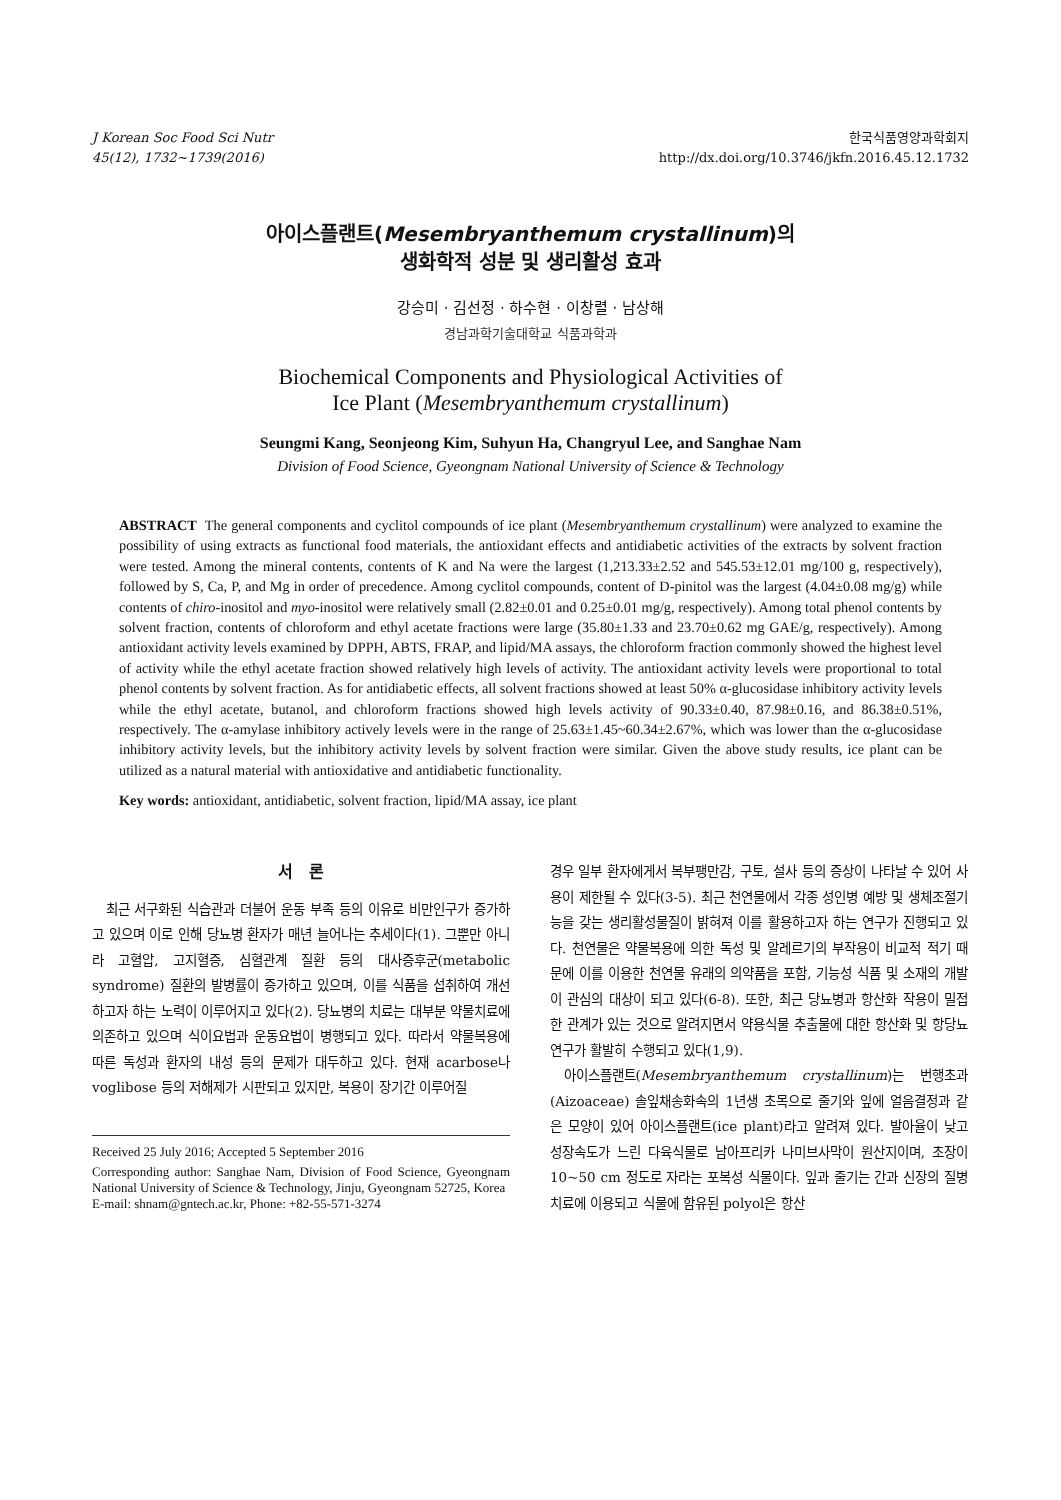J Korean Soc Food Sci Nutr
45(12), 1732~1739(2016)
한국식품영양과학회지
http://dx.doi.org/10.3746/jkfn.2016.45.12.1732
아이스플랜트(Mesembryanthemum crystallinum)의
생화학적 성분 및 생리활성 효과
강승미 · 김선정 · 하수현 · 이창렬 · 남상해
경남과학기술대학교 식품과학과
Biochemical Components and Physiological Activities of
Ice Plant (Mesembryanthemum crystallinum)
Seungmi Kang, Seonjeong Kim, Suhyun Ha, Changryul Lee, and Sanghae Nam
Division of Food Science, Gyeongnam National University of Science & Technology
ABSTRACT The general components and cyclitol compounds of ice plant (Mesembryanthemum crystallinum) were analyzed to examine the possibility of using extracts as functional food materials, the antioxidant effects and antidiabetic activities of the extracts by solvent fraction were tested. Among the mineral contents, contents of K and Na were the largest (1,213.33±2.52 and 545.53±12.01 mg/100 g, respectively), followed by S, Ca, P, and Mg in order of precedence. Among cyclitol compounds, content of D-pinitol was the largest (4.04±0.08 mg/g) while contents of chiro-inositol and myo-inositol were relatively small (2.82±0.01 and 0.25±0.01 mg/g, respectively). Among total phenol contents by solvent fraction, contents of chloroform and ethyl acetate fractions were large (35.80±1.33 and 23.70±0.62 mg GAE/g, respectively). Among antioxidant activity levels examined by DPPH, ABTS, FRAP, and lipid/MA assays, the chloroform fraction commonly showed the highest level of activity while the ethyl acetate fraction showed relatively high levels of activity. The antioxidant activity levels were proportional to total phenol contents by solvent fraction. As for antidiabetic effects, all solvent fractions showed at least 50% α-glucosidase inhibitory activity levels while the ethyl acetate, butanol, and chloroform fractions showed high levels activity of 90.33±0.40, 87.98±0.16, and 86.38±0.51%, respectively. The α-amylase inhibitory actively levels were in the range of 25.63±1.45~60.34±2.67%, which was lower than the α-glucosidase inhibitory activity levels, but the inhibitory activity levels by solvent fraction were similar. Given the above study results, ice plant can be utilized as a natural material with antioxidative and antidiabetic functionality.
Key words: antioxidant, antidiabetic, solvent fraction, lipid/MA assay, ice plant
서 론
최근 서구화된 식습관과 더불어 운동 부족 등의 이유로 비만인구가 증가하고 있으며 이로 인해 당뇨병 환자가 매년 늘어나는 추세이다(1). 그뿐만 아니라 고혈압, 고지혈증, 심혈관계 질환 등의 대사증후군(metabolic syndrome) 질환의 발병률이 증가하고 있으며, 이를 식품을 섭취하여 개선하고자 하는 노력이 이루어지고 있다(2). 당뇨병의 치료는 대부분 약물치료에 의존하고 있으며 식이요법과 운동요법이 병행되고 있다. 따라서 약물복용에 따른 독성과 환자의 내성 등의 문제가 대두하고 있다. 현재 acarbose나 voglibose 등의 저해제가 시판되고 있지만, 복용이 장기간 이루어질
Received 25 July 2016; Accepted 5 September 2016
Corresponding author: Sanghae Nam, Division of Food Science, Gyeongnam National University of Science & Technology, Jinju, Gyeongnam 52725, Korea
E-mail: shnam@gntech.ac.kr, Phone: +82-55-571-3274
경우 일부 환자에게서 복부팽만감, 구토, 설사 등의 증상이 나타날 수 있어 사용이 제한될 수 있다(3-5). 최근 천연물에서 각종 성인병 예방 및 생체조절기능을 갖는 생리활성물질이 밝혀져 이를 활용하고자 하는 연구가 진행되고 있다. 천연물은 약물복용에 의한 독성 및 알레르기의 부작용이 비교적 적기 때문에 이를 이용한 천연물 유래의 의약품을 포함, 기능성 식품 및 소재의 개발이 관심의 대상이 되고 있다(6-8). 또한, 최근 당뇨병과 항산화 작용이 밀접한 관계가 있는 것으로 알려지면서 약용식물 추출물에 대한 항산화 및 항당뇨 연구가 활발히 수행되고 있다(1,9).
아이스플랜트(Mesembryanthemum crystallinum)는 번행초과(Aizoaceae) 솔잎채송화속의 1년생 초목으로 줄기와 잎에 얼음결정과 같은 모양이 있어 아이스플랜트(ice plant)라고 알려져 있다. 발아율이 낮고 성장속도가 느린 다육식물로 남아프리카 나미브사막이 원산지이며, 초장이 10~50 cm 정도로 자라는 포복성 식물이다. 잎과 줄기는 간과 신장의 질병치료에 이용되고 식물에 함유된 polyol은 항산